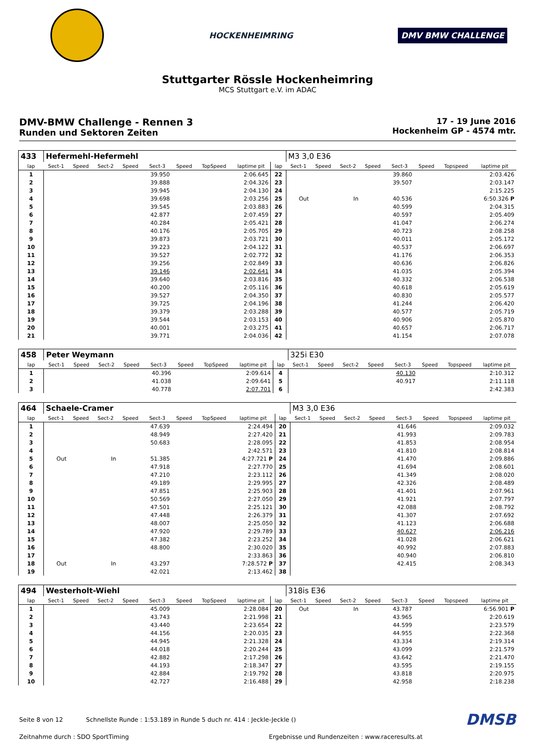HOCKENHEIMRING
DMV BMW CHALLENGE
Stuttgarter Rössle Hockenheimring
MCS Stuttgart e.V. im ADAC
DMV-BMW Challenge - Rennen 3
Runden und Sektoren Zeiten
17 - 19 June 2016
Hockenheim GP - 4574 mtr.
| 433 | Hefermehl-Hefermehl | | | | | | | | | M3 3,0 E36 | | | | | | | |
| lap | Sect-1 | Speed | Sect-2 | Speed | Sect-3 | Speed | TopSpeed | laptime pit | lap | Sect-1 | Speed | Sect-2 | Speed | Sect-3 | Speed | Topspeed | laptime pit |
| 1 | | | | | 39.950 | | | 2:06.645 | 22 | | | | | 39.860 | | | 2:03.426 |
| 2 | | | | | 39.888 | | | 2:04.326 | 23 | | | | | 39.507 | | | 2:03.147 |
| 3 | | | | | 39.945 | | | 2:04.130 | 24 | | | | | | | | 2:15.225 |
| 4 | | | | | 39.698 | | | 2:03.256 | 25 | Out | | In | | 40.536 | | | 6:50.326 P |
| 5 | | | | | 39.545 | | | 2:03.883 | 26 | | | | | 40.599 | | | 2:04.315 |
| 6 | | | | | 42.877 | | | 2:07.459 | 27 | | | | | 40.597 | | | 2:05.409 |
| 7 | | | | | 40.284 | | | 2:05.421 | 28 | | | | | 41.047 | | | 2:06.274 |
| 8 | | | | | 40.176 | | | 2:05.705 | 29 | | | | | 40.723 | | | 2:08.258 |
| 9 | | | | | 39.873 | | | 2:03.721 | 30 | | | | | 40.011 | | | 2:05.172 |
| 10 | | | | | 39.223 | | | 2:04.122 | 31 | | | | | 40.537 | | | 2:06.697 |
| 11 | | | | | 39.527 | | | 2:02.772 | 32 | | | | | 41.176 | | | 2:06.353 |
| 12 | | | | | 39.256 | | | 2:02.849 | 33 | | | | | 40.636 | | | 2:06.826 |
| 13 | | | | | 39.146 | | | 2:02.641 | 34 | | | | | 41.035 | | | 2:05.394 |
| 14 | | | | | 39.640 | | | 2:03.816 | 35 | | | | | 40.332 | | | 2:06.538 |
| 15 | | | | | 40.200 | | | 2:05.116 | 36 | | | | | 40.618 | | | 2:05.619 |
| 16 | | | | | 39.527 | | | 2:04.350 | 37 | | | | | 40.830 | | | 2:05.577 |
| 17 | | | | | 39.725 | | | 2:04.196 | 38 | | | | | 41.244 | | | 2:06.420 |
| 18 | | | | | 39.379 | | | 2:03.288 | 39 | | | | | 40.577 | | | 2:05.719 |
| 19 | | | | | 39.544 | | | 2:03.153 | 40 | | | | | 40.906 | | | 2:05.870 |
| 20 | | | | | 40.001 | | | 2:03.275 | 41 | | | | | 40.657 | | | 2:06.717 |
| 21 | | | | | 39.771 | | | 2:04.036 | 42 | | | | | 41.154 | | | 2:07.078 |
| 458 | Peter Weymann | | | | | | | | | 325i E30 | | | | | | | |
| lap | Sect-1 | Speed | Sect-2 | Speed | Sect-3 | Speed | TopSpeed | laptime pit | lap | Sect-1 | Speed | Sect-2 | Speed | Sect-3 | Speed | Topspeed | laptime pit |
| 1 | | | | | 40.396 | | | 2:09.614 | 4 | | | | | 40.130 | | | 2:10.312 |
| 2 | | | | | 41.038 | | | 2:09.641 | 5 | | | | | 40.917 | | | 2:11.118 |
| 3 | | | | | 40.778 | | | 2:07.701 | 6 | | | | | | | | 2:42.383 |
| 464 | Schaele-Cramer | | | | | | | | | M3 3,0 E36 | | | | | | | |
| lap | Sect-1 | Speed | Sect-2 | Speed | Sect-3 | Speed | TopSpeed | laptime pit | lap | Sect-1 | Speed | Sect-2 | Speed | Sect-3 | Speed | Topspeed | laptime pit |
| 1 | | | | | 47.639 | | | 2:24.494 | 20 | | | | | 41.646 | | | 2:09.032 |
| 2 | | | | | 48.949 | | | 2:27.420 | 21 | | | | | 41.993 | | | 2:09.783 |
| 3 | | | | | 50.683 | | | 2:28.095 | 22 | | | | | 41.853 | | | 2:08.954 |
| 4 | | | | | | | | 2:42.571 | 23 | | | | | 41.810 | | | 2:08.814 |
| 5 | Out | | In | | 51.385 | | | 4:27.721 P | 24 | | | | | 41.470 | | | 2:09.886 |
| 6 | | | | | 47.918 | | | 2:27.770 | 25 | | | | | 41.694 | | | 2:08.601 |
| 7 | | | | | 47.210 | | | 2:23.112 | 26 | | | | | 41.349 | | | 2:08.020 |
| 8 | | | | | 49.189 | | | 2:29.995 | 27 | | | | | 42.326 | | | 2:08.489 |
| 9 | | | | | 47.851 | | | 2:25.903 | 28 | | | | | 41.401 | | | 2:07.961 |
| 10 | | | | | 50.569 | | | 2:27.050 | 29 | | | | | 41.921 | | | 2:07.797 |
| 11 | | | | | 47.501 | | | 2:25.121 | 30 | | | | | 42.088 | | | 2:08.792 |
| 12 | | | | | 47.448 | | | 2:26.379 | 31 | | | | | 41.307 | | | 2:07.692 |
| 13 | | | | | 48.007 | | | 2:25.050 | 32 | | | | | 41.123 | | | 2:06.688 |
| 14 | | | | | 47.920 | | | 2:29.789 | 33 | | | | | 40.627 | | | 2:06.216 |
| 15 | | | | | 47.382 | | | 2:23.252 | 34 | | | | | 41.028 | | | 2:06.621 |
| 16 | | | | | 48.800 | | | 2:30.020 | 35 | | | | | 40.992 | | | 2:07.883 |
| 17 | | | | | | | | 2:33.863 | 36 | | | | | 40.940 | | | 2:06.810 |
| 18 | Out | | In | | 43.297 | | | 7:28.572 P | 37 | | | | | 42.415 | | | 2:08.343 |
| 19 | | | | | 42.021 | | | 2:13.462 | 38 | | | | | | | | |
| 494 | Westerholt-Wiehl | | | | | | | | | 318is E36 | | | | | | | |
| lap | Sect-1 | Speed | Sect-2 | Speed | Sect-3 | Speed | TopSpeed | laptime pit | lap | Sect-1 | Speed | Sect-2 | Speed | Sect-3 | Speed | Topspeed | laptime pit |
| 1 | | | | | 45.009 | | | 2:28.084 | 20 | Out | | In | | 43.787 | | | 6:56.901 P |
| 2 | | | | | 43.743 | | | 2:21.998 | 21 | | | | | 43.965 | | | 2:20.619 |
| 3 | | | | | 43.440 | | | 2:23.654 | 22 | | | | | 44.599 | | | 2:23.579 |
| 4 | | | | | 44.156 | | | 2:20.035 | 23 | | | | | 44.955 | | | 2:22.368 |
| 5 | | | | | 44.945 | | | 2:21.328 | 24 | | | | | 43.334 | | | 2:19.314 |
| 6 | | | | | 44.018 | | | 2:20.244 | 25 | | | | | 43.099 | | | 2:21.579 |
| 7 | | | | | 42.882 | | | 2:17.298 | 26 | | | | | 43.642 | | | 2:21.470 |
| 8 | | | | | 44.193 | | | 2:18.347 | 27 | | | | | 43.595 | | | 2:19.155 |
| 9 | | | | | 42.884 | | | 2:19.792 | 28 | | | | | 43.818 | | | 2:20.975 |
| 10 | | | | | 42.727 | | | 2:16.488 | 29 | | | | | 42.958 | | | 2:18.238 |
Seite 8 von 12 Schnellste Runde : 1:53.189 in Runde 5 duch nr. 414 : Jeckle-Jeckle ()
DMSB
Zeitnahme durch : SDO SportTiming Ergebnisse und Rundenzeiten : www.raceresults.at